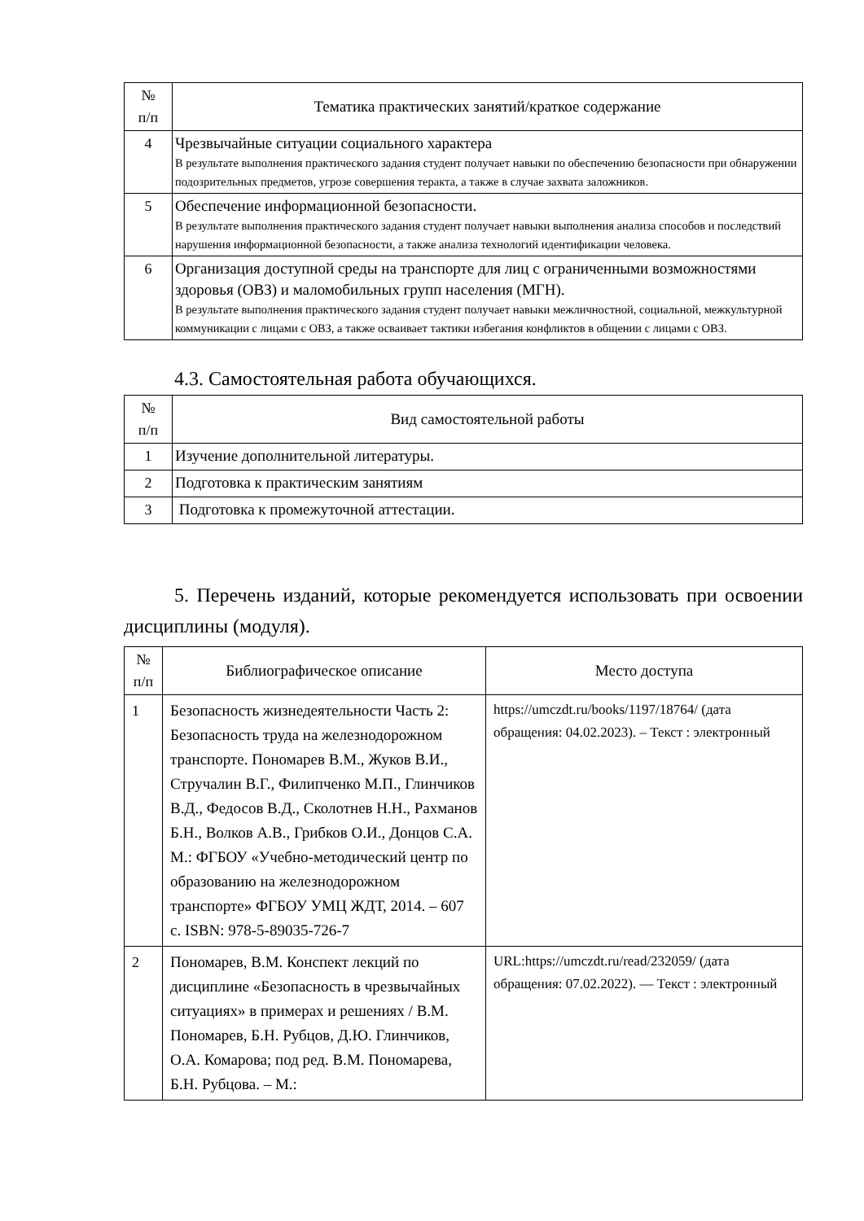| № п/п | Тематика практических занятий/краткое содержание |
| --- | --- |
| 4 | Чрезвычайные ситуации социального характера В результате выполнения практического задания студент получает навыки по обеспечению безопасности при обнаружении подозрительных предметов, угрозе совершения теракта, а также в случае захвата заложников. |
| 5 | Обеспечение информационной безопасности. В результате выполнения практического задания студент получает навыки выполнения анализа способов и последствий нарушения информационной безопасности, а также анализа технологий идентификации человека. |
| 6 | Организация доступной среды на транспорте для лиц с ограниченными возможностями здоровья (ОВЗ) и маломобильных групп населения (МГН). В результате выполнения практического задания студент получает навыки межличностной, социальной, межкультурной коммуникации с лицами с ОВЗ, а также осваивает тактики избегания конфликтов в общении с лицами с ОВЗ. |
4.3. Самостоятельная работа обучающихся.
| № п/п | Вид самостоятельной работы |
| --- | --- |
| 1 | Изучение дополнительной литературы. |
| 2 | Подготовка к практическим занятиям |
| 3 | Подготовка к промежуточной аттестации. |
5. Перечень изданий, которые рекомендуется использовать при освоении дисциплины (модуля).
| № п/п | Библиографическое описание | Место доступа |
| --- | --- | --- |
| 1 | Безопасность жизнедеятельности Часть 2: Безопасность труда на железнодорожном транспорте. Пономарев В.М., Жуков В.И., Стручалин В.Г., Филипченко М.П., Глинчиков В.Д., Федосов В.Д., Сколотнев Н.Н., Рахманов Б.Н., Волков А.В., Грибков О.И., Донцов С.А. М.: ФГБОУ «Учебно-методический центр по образованию на железнодорожном транспорте» ФГБОУ УМЦ ЖДТ, 2014. – 607 с. ISBN: 978-5-89035-726-7 | https://umczdt.ru/books/1197/18764/ (дата обращения: 04.02.2023). – Текст : электронный |
| 2 | Пономарев, В.М. Конспект лекций по дисциплине «Безопасность в чрезвычайных ситуациях» в примерах и решениях / В.М. Пономарев, Б.Н. Рубцов, Д.Ю. Глинчиков, О.А. Комарова; под ред. В.М. Пономарева, Б.Н. Рубцова. – М.: | URL:https://umczdt.ru/read/232059/ (дата обращения: 07.02.2022). — Текст : электронный |